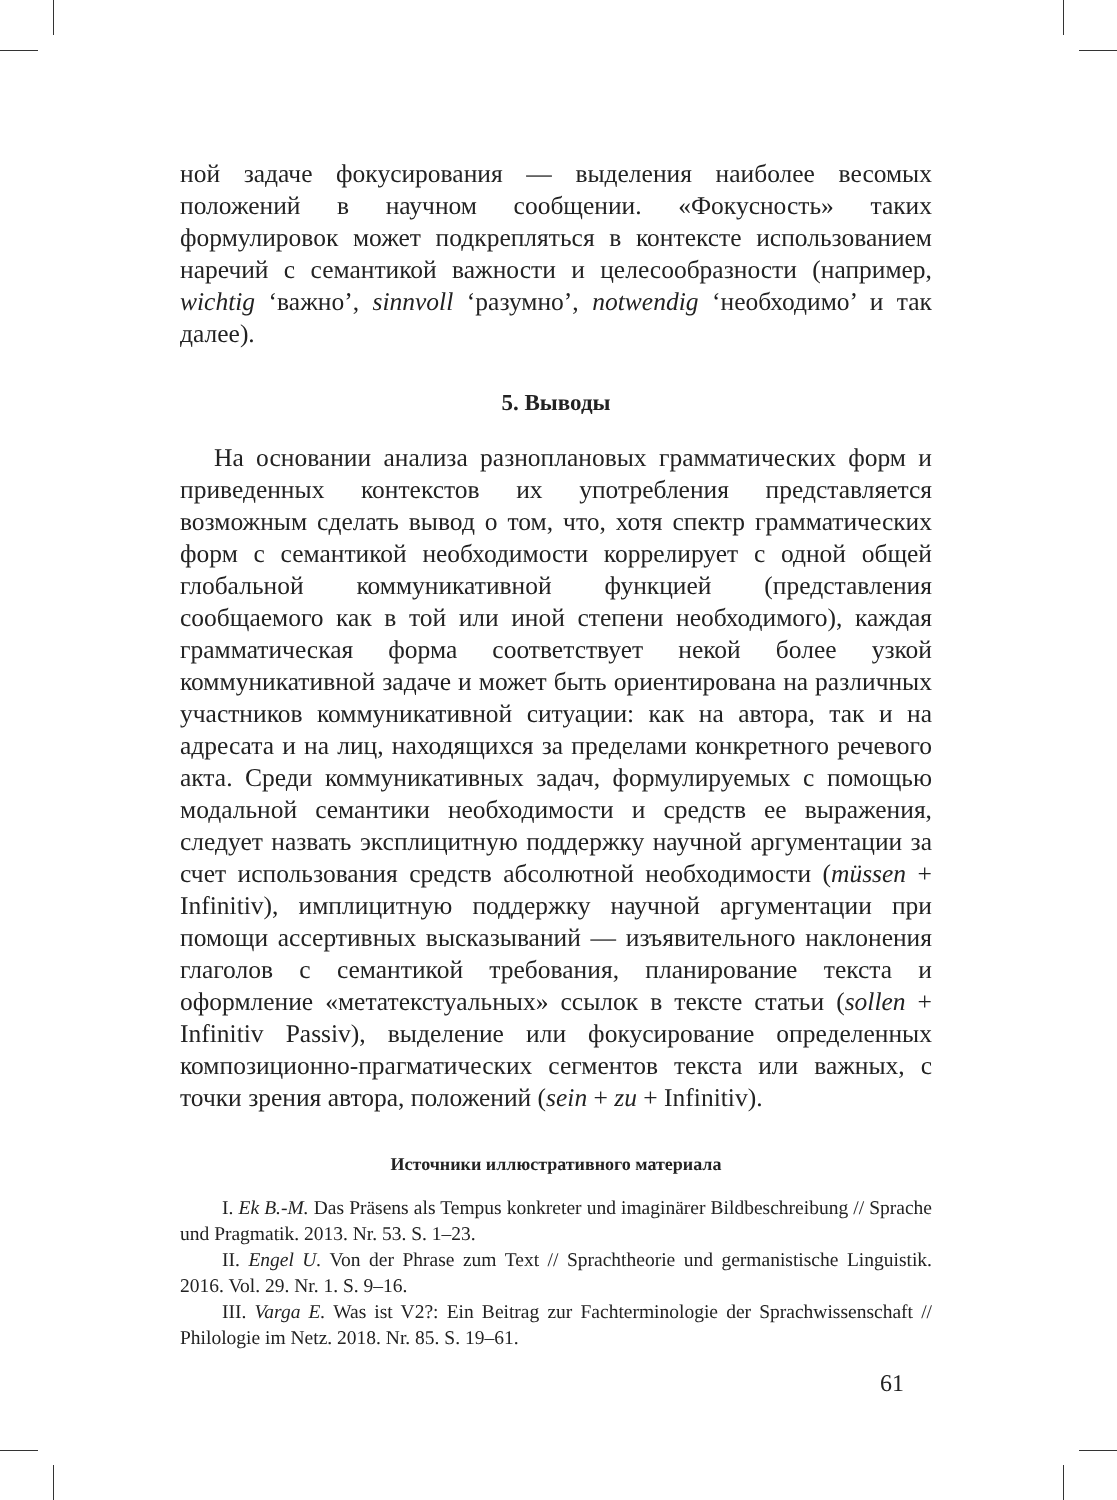ной задаче фокусирования — выделения наиболее весомых положений в научном сообщении. «Фокусность» таких формулировок может подкрепляться в контексте использованием наречий с семантикой важности и целесообразности (например, wichtig ‘важно’, sinnvoll ‘разумно’, notwendig ‘необходимо’ и так далее).
5. Выводы
На основании анализа разноплановых грамматических форм и приведенных контекстов их употребления представляется возможным сделать вывод о том, что, хотя спектр грамматических форм с семантикой необходимости коррелирует с одной общей глобальной коммуникативной функцией (представления сообщаемого как в той или иной степени необходимого), каждая грамматическая форма соответствует некой более узкой коммуникативной задаче и может быть ориентирована на различных участников коммуникативной ситуации: как на автора, так и на адресата и на лиц, находящихся за пределами конкретного речевого акта. Среди коммуникативных задач, формулируемых с помощью модальной семантики необходимости и средств ее выражения, следует назвать эксплицитную поддержку научной аргументации за счет использования средств абсолютной необходимости (müssen + Infinitiv), имплицитную поддержку научной аргументации при помощи ассертивных высказываний — изъявительного наклонения глаголов с семантикой требования, планирование текста и оформление «метатекстуальных» ссылок в тексте статьи (sollen + Infinitiv Passiv), выделение или фокусирование определенных композиционно-прагматических сегментов текста или важных, с точки зрения автора, положений (sein + zu + Infinitiv).
Источники иллюстративного материала
I. Ek B.-M. Das Präsens als Tempus konkreter und imaginärer Bildbeschreibung // Sprache und Pragmatik. 2013. Nr. 53. S. 1–23.
II. Engel U. Von der Phrase zum Text // Sprachtheorie und germanistische Linguistik. 2016. Vol. 29. Nr. 1. S. 9–16.
III. Varga E. Was ist V2?: Ein Beitrag zur Fachterminologie der Sprachwissenschaft // Philologie im Netz. 2018. Nr. 85. S. 19–61.
61